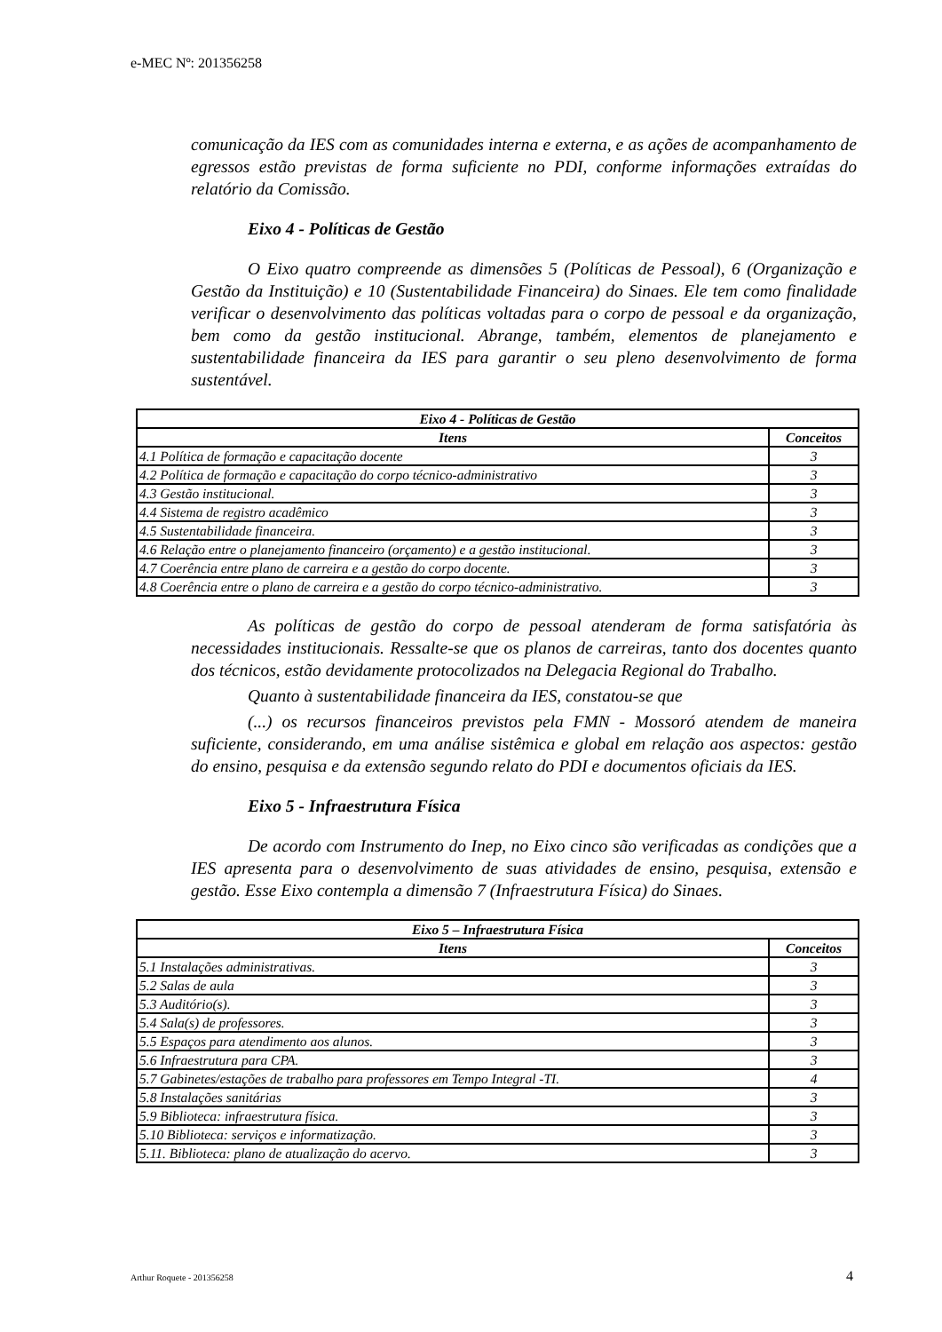e-MEC Nº: 201356258
comunicação da IES com as comunidades interna e externa, e as ações de acompanhamento de egressos estão previstas de forma suficiente no PDI, conforme informações extraídas do relatório da Comissão.
Eixo 4 - Políticas de Gestão
O Eixo quatro compreende as dimensões 5 (Políticas de Pessoal), 6 (Organização e Gestão da Instituição) e 10 (Sustentabilidade Financeira) do Sinaes. Ele tem como finalidade verificar o desenvolvimento das políticas voltadas para o corpo de pessoal e da organização, bem como da gestão institucional. Abrange, também, elementos de planejamento e sustentabilidade financeira da IES para garantir o seu pleno desenvolvimento de forma sustentável.
| Eixo 4 - Políticas de Gestão | |
| --- | --- |
| Itens | Conceitos |
| 4.1 Política de formação e capacitação docente | 3 |
| 4.2 Política de formação e capacitação do corpo técnico-administrativo | 3 |
| 4.3 Gestão institucional. | 3 |
| 4.4 Sistema de registro acadêmico | 3 |
| 4.5 Sustentabilidade financeira. | 3 |
| 4.6 Relação entre o planejamento financeiro (orçamento) e a gestão institucional. | 3 |
| 4.7 Coerência entre plano de carreira e a gestão do corpo docente. | 3 |
| 4.8 Coerência entre o plano de carreira e a gestão do corpo técnico-administrativo. | 3 |
As políticas de gestão do corpo de pessoal atenderam de forma satisfatória às necessidades institucionais. Ressalte-se que os planos de carreiras, tanto dos docentes quanto dos técnicos, estão devidamente protocolizados na Delegacia Regional do Trabalho.
Quanto à sustentabilidade financeira da IES, constatou-se que
(...) os recursos financeiros previstos pela FMN - Mossoró atendem de maneira suficiente, considerando, em uma análise sistêmica e global em relação aos aspectos: gestão do ensino, pesquisa e da extensão segundo relato do PDI e documentos oficiais da IES.
Eixo 5 - Infraestrutura Física
De acordo com Instrumento do Inep, no Eixo cinco são verificadas as condições que a IES apresenta para o desenvolvimento de suas atividades de ensino, pesquisa, extensão e gestão. Esse Eixo contempla a dimensão 7 (Infraestrutura Física) do Sinaes.
| Eixo 5 – Infraestrutura Física | |
| --- | --- |
| Itens | Conceitos |
| 5.1 Instalações administrativas. | 3 |
| 5.2 Salas de aula | 3 |
| 5.3 Auditório(s). | 3 |
| 5.4 Sala(s) de professores. | 3 |
| 5.5 Espaços para atendimento aos alunos. | 3 |
| 5.6 Infraestrutura para CPA. | 3 |
| 5.7 Gabinetes/estações de trabalho para professores em Tempo Integral -TI. | 4 |
| 5.8 Instalações sanitárias | 3 |
| 5.9 Biblioteca: infraestrutura física. | 3 |
| 5.10 Biblioteca: serviços e informatização. | 3 |
| 5.11. Biblioteca: plano de atualização do acervo. | 3 |
Arthur Roquete - 201356258 4